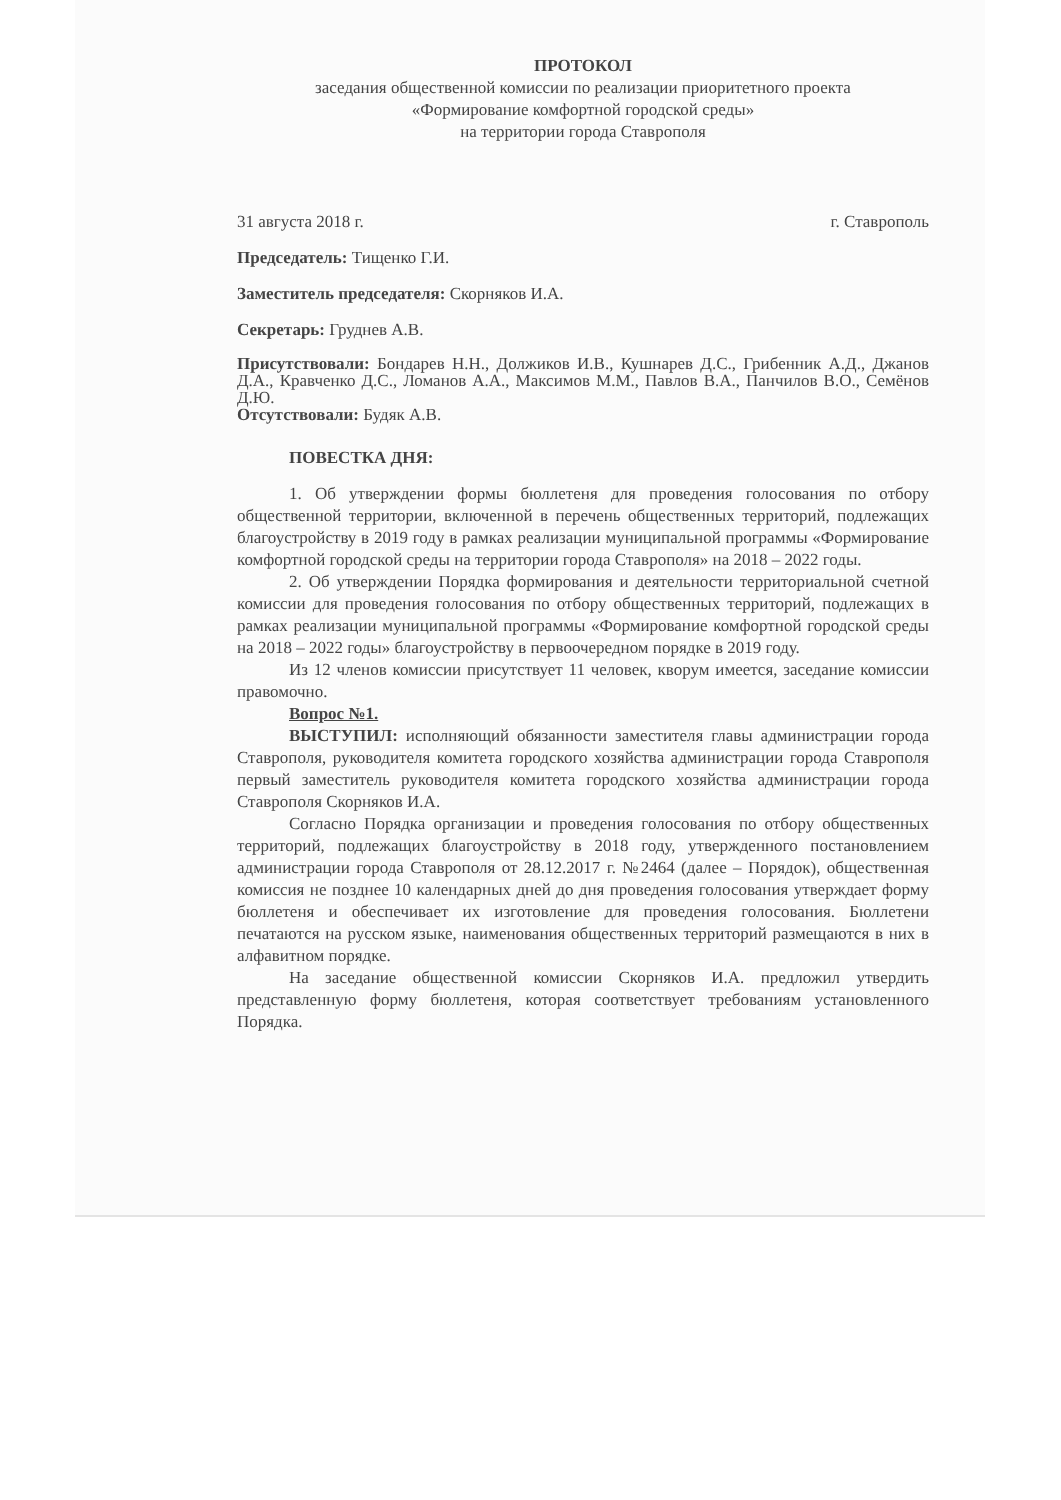ПРОТОКОЛ
заседания общественной комиссии по реализации приоритетного проекта
«Формирование комфортной городской среды»
на территории города Ставрополя
31 августа 2018 г. г. Ставрополь
Председатель: Тищенко Г.И.
Заместитель председателя: Скорняков И.А.
Секретарь: Груднев А.В.
Присутствовали: Бондарев Н.Н., Должиков И.В., Кушнарев Д.С., Грибенник А.Д., Джанов Д.А., Кравченко Д.С., Ломанов А.А., Максимов М.М., Павлов В.А., Панчилов В.О., Семёнов Д.Ю.
Отсутствовали: Будяк А.В.
ПОВЕСТКА ДНЯ:
1. Об утверждении формы бюллетеня для проведения голосования по отбору общественной территории, включенной в перечень общественных территорий, подлежащих благоустройству в 2019 году в рамках реализации муниципальной программы «Формирование комфортной городской среды на территории города Ставрополя» на 2018 – 2022 годы.
2. Об утверждении Порядка формирования и деятельности территориальной счетной комиссии для проведения голосования по отбору общественных территорий, подлежащих в рамках реализации муниципальной программы «Формирование комфортной городской среды на 2018 – 2022 годы» благоустройству в первоочередном порядке в 2019 году.
Из 12 членов комиссии присутствует 11 человек, кворум имеется, заседание комиссии правомочно.
Вопрос №1.
ВЫСТУПИЛ: исполняющий обязанности заместителя главы администрации города Ставрополя, руководителя комитета городского хозяйства администрации города Ставрополя первый заместитель руководителя комитета городского хозяйства администрации города Ставрополя Скорняков И.А.
Согласно Порядка организации и проведения голосования по отбору общественных территорий, подлежащих благоустройству в 2018 году, утвержденного постановлением администрации города Ставрополя от 28.12.2017 г. №2464 (далее – Порядок), общественная комиссия не позднее 10 календарных дней до дня проведения голосования утверждает форму бюллетеня и обеспечивает их изготовление для проведения голосования. Бюллетени печатаются на русском языке, наименования общественных территорий размещаются в них в алфавитном порядке.
На заседание общественной комиссии Скорняков И.А. предложил утвердить представленную форму бюллетеня, которая соответствует требованиям установленного Порядка.